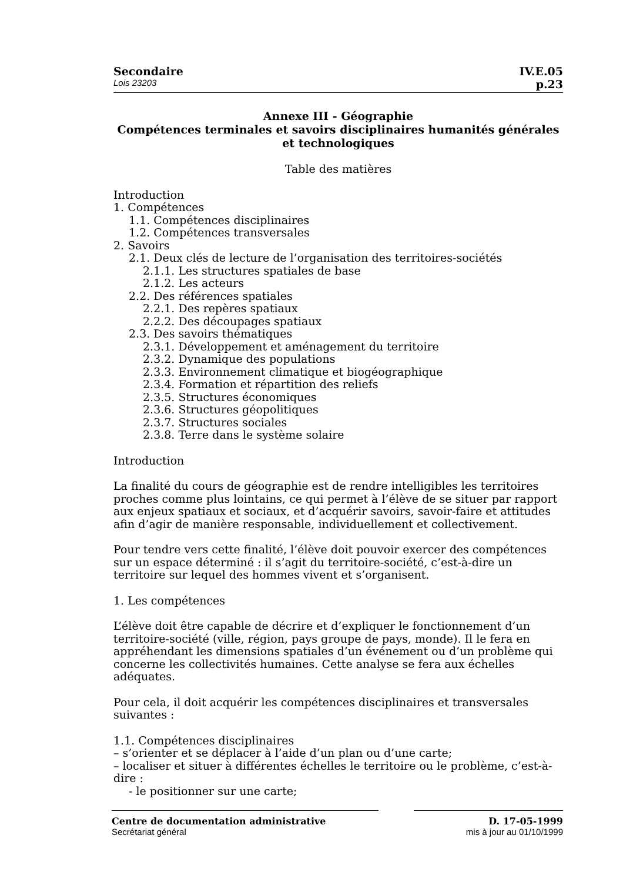Secondaire IV.E.05
Lois 23203 p.23
Annexe III - Géographie
Compétences terminales et savoirs disciplinaires humanités générales et technologiques
Table des matières
Introduction
1. Compétences
1.1. Compétences disciplinaires
1.2. Compétences transversales
2. Savoirs
2.1. Deux clés de lecture de l’organisation des territoires-sociétés
2.1.1. Les structures spatiales de base
2.1.2. Les acteurs
2.2. Des références spatiales
2.2.1. Des repères spatiaux
2.2.2. Des découpages spatiaux
2.3. Des savoirs thématiques
2.3.1. Développement et aménagement du territoire
2.3.2. Dynamique des populations
2.3.3. Environnement climatique et biogéographique
2.3.4. Formation et répartition des reliefs
2.3.5. Structures économiques
2.3.6. Structures géopolitiques
2.3.7. Structures sociales
2.3.8. Terre dans le système solaire
Introduction
La finalité du cours de géographie est de rendre intelligibles les territoires proches comme plus lointains, ce qui permet à l’élève de se situer par rapport aux enjeux spatiaux et sociaux, et d’acquérir savoirs, savoir-faire et attitudes afin d’agir de manière responsable, individuellement et collectivement.
Pour tendre vers cette finalité, l’élève doit pouvoir exercer des compétences sur un espace déterminé : il s’agit du territoire-société, c’est-à-dire un territoire sur lequel des hommes vivent et s’organisent.
1. Les compétences
L’élève doit être capable de décrire et d’expliquer le fonctionnement d’un territoire-société (ville, région, pays groupe de pays, monde). Il le fera en appréhendant les dimensions spatiales d’un événement ou d’un problème qui concerne les collectivités humaines. Cette analyse se fera aux échelles adéquates.
Pour cela, il doit acquérir les compétences disciplinaires et transversales suivantes :
1.1. Compétences disciplinaires
– s’orienter et se déplacer à l’aide d’un plan ou d’une carte;
– localiser et situer à différentes échelles le territoire ou le problème, c’est-à-dire :
- le positionner sur une carte;
Centre de documentation administrative
Secrétariat général
D. 17-05-1999
mis à jour au 01/10/1999